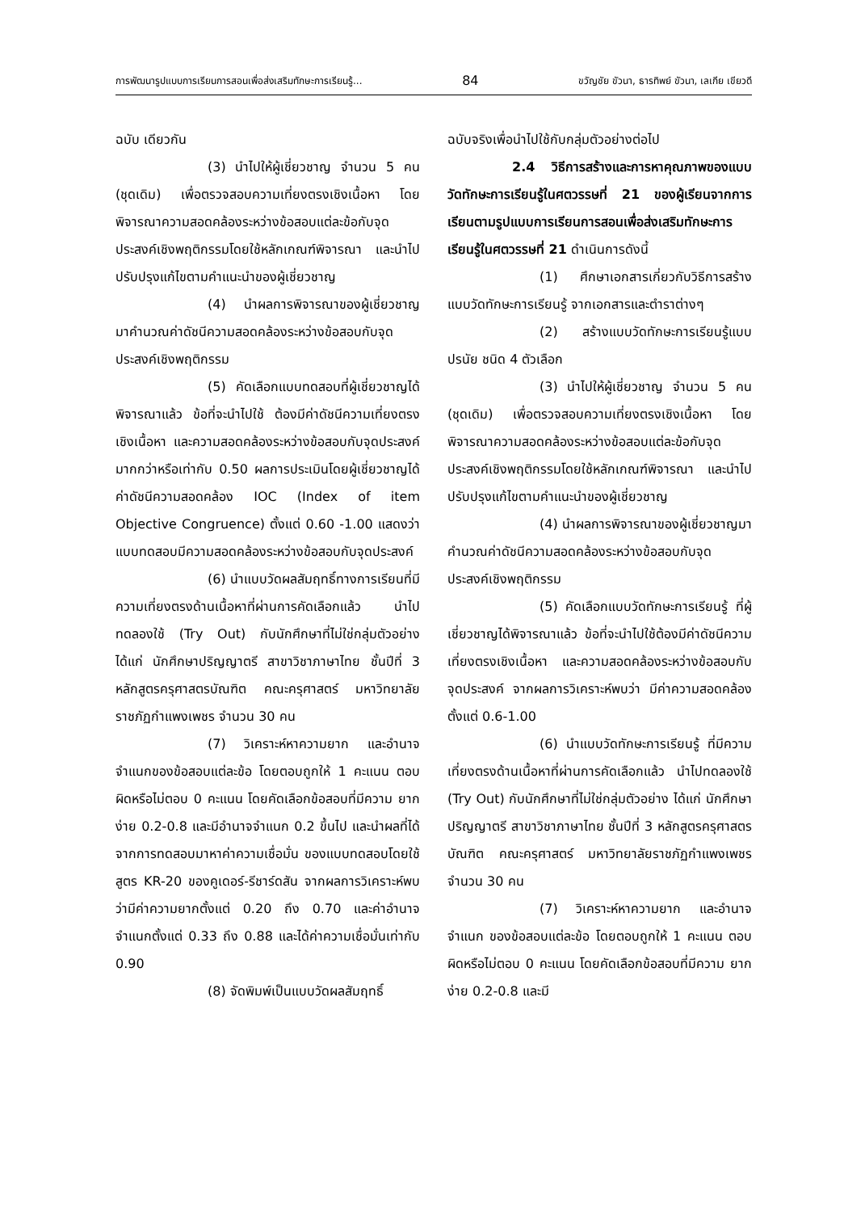การพัฒนารูปแบบการเรียนการสอนเพื่อส่งเสริมทักษะการเรียนรู้... 84 ขวัญชัย ขัวนา, ธารทิพย์ ขัวนา, เลเกีย เขียวดี
ฉบับ เดียวกัน
(3) นำไปให้ผู้เชี่ยวชาญ จำนวน 5 คน (ชุดเดิม) เพื่อตรวจสอบความเที่ยงตรงเชิงเนื้อหา โดยพิจารณาความสอดคล้องระหว่างข้อสอบแต่ละข้อกับจุดประสงค์เชิงพฤติกรรมโดยใช้หลักเกณฑ์พิจารณา และนำไปปรับปรุงแก้ไขตามคำแนะนำของผู้เชี่ยวชาญ
(4) นำผลการพิจารณาของผู้เชี่ยวชาญ มาคำนวณค่าดัชนีความสอดคล้องระหว่างข้อสอบกับจุดประสงค์เชิงพฤติกรรม
(5) คัดเลือกแบบทดสอบที่ผู้เชี่ยวชาญได้พิจารณาแล้ว ข้อที่จะนำไปใช้ ต้องมีค่าดัชนีความเที่ยงตรงเชิงเนื้อหา และความสอดคล้องระหว่างข้อสอบกับจุดประสงค์มากกว่าหรือเท่ากับ 0.50 ผลการประเมินโดยผู้เชี่ยวชาญได้ค่าดัชนีความสอดคล้อง IOC (Index of item Objective Congruence) ตั้งแต่ 0.60 -1.00 แสดงว่าแบบทดสอบมีความสอดคล้องระหว่างข้อสอบกับจุดประสงค์
(6) นำแบบวัดผลสัมฤทธิ์ทางการเรียนที่มีความเที่ยงตรงด้านเนื้อหาที่ผ่านการคัดเลือกแล้ว นำไปทดลองใช้ (Try Out) กับนักศึกษาที่ไม่ใช่กลุ่มตัวอย่าง ได้แก่ นักศึกษาปริญญาตรี สาขาวิชาภาษาไทย ชั้นปีที่ 3 หลักสูตรครุศาสตรบัณฑิต คณะครุศาสตร์ มหาวิทยาลัยราชภัฏกำแพงเพชร จำนวน 30 คน
(7) วิเคราะห์หาความยาก และอำนาจจำแนกของข้อสอบแต่ละข้อ โดยตอบถูกให้ 1 คะแนน ตอบผิดหรือไม่ตอบ 0 คะแนน โดยคัดเลือกข้อสอบที่มีความ ยากง่าย 0.2-0.8 และมีอำนาจจำแนก 0.2 ขึ้นไป และนำผลที่ได้จากการทดสอบมาหาค่าความเชื่อมั่น ของแบบทดสอบโดยใช้สูตร KR-20 ของคูเดอร์-รีชาร์ดสัน จากผลการวิเคราะห์พบว่ามีค่าความยากตั้งแต่ 0.20 ถึง 0.70 และค่าอำนาจจำแนกตั้งแต่ 0.33 ถึง 0.88 และได้ค่าความเชื่อมั่นเท่ากับ 0.90
(8) จัดพิมพ์เป็นแบบวัดผลสัมฤทธิ์
ฉบับจริงเพื่อนำไปใช้กับกลุ่มตัวอย่างต่อไป
2.4 วิธีการสร้างและการหาคุณภาพของแบบวัดทักษะการเรียนรู้ในศตวรรษที่ 21 ของผู้เรียนจากการเรียนตามรูปแบบการเรียนการสอนเพื่อส่งเสริมทักษะการเรียนรู้ในศตวรรษที่ 21 ดำเนินการดังนี้
(1) ศึกษาเอกสารเกี่ยวกับวิธีการสร้างแบบวัดทักษะการเรียนรู้ จากเอกสารและตำราต่างๆ
(2) สร้างแบบวัดทักษะการเรียนรู้แบบปรนัย ชนิด 4 ตัวเลือก
(3) นำไปให้ผู้เชี่ยวชาญ จำนวน 5 คน (ชุดเดิม) เพื่อตรวจสอบความเที่ยงตรงเชิงเนื้อหา โดยพิจารณาความสอดคล้องระหว่างข้อสอบแต่ละข้อกับจุดประสงค์เชิงพฤติกรรมโดยใช้หลักเกณฑ์พิจารณา และนำไปปรับปรุงแก้ไขตามคำแนะนำของผู้เชี่ยวชาญ
(4) นำผลการพิจารณาของผู้เชี่ยวชาญมาคำนวณค่าดัชนีความสอดคล้องระหว่างข้อสอบกับจุดประสงค์เชิงพฤติกรรม
(5) คัดเลือกแบบวัดทักษะการเรียนรู้ ที่ผู้เชี่ยวชาญได้พิจารณาแล้ว ข้อที่จะนำไปใช้ต้องมีค่าดัชนีความเที่ยงตรงเชิงเนื้อหา และความสอดคล้องระหว่างข้อสอบกับจุดประสงค์ จากผลการวิเคราะห์พบว่า มีค่าความสอดคล้องตั้งแต่ 0.6-1.00
(6) นำแบบวัดทักษะการเรียนรู้ ที่มีความเที่ยงตรงด้านเนื้อหาที่ผ่านการคัดเลือกแล้ว นำไปทดลองใช้ (Try Out) กับนักศึกษาที่ไม่ใช่กลุ่มตัวอย่าง ได้แก่ นักศึกษาปริญญาตรี สาขาวิชาภาษาไทย ชั้นปีที่ 3 หลักสูตรครุศาสตรบัณฑิต คณะครุศาสตร์ มหาวิทยาลัยราชภัฏกำแพงเพชร จำนวน 30 คน
(7) วิเคราะห์หาความยาก และอำนาจจำแนก ของข้อสอบแต่ละข้อ โดยตอบถูกให้ 1 คะแนน ตอบผิดหรือไม่ตอบ 0 คะแนน โดยคัดเลือกข้อสอบที่มีความ ยากง่าย 0.2-0.8 และมี